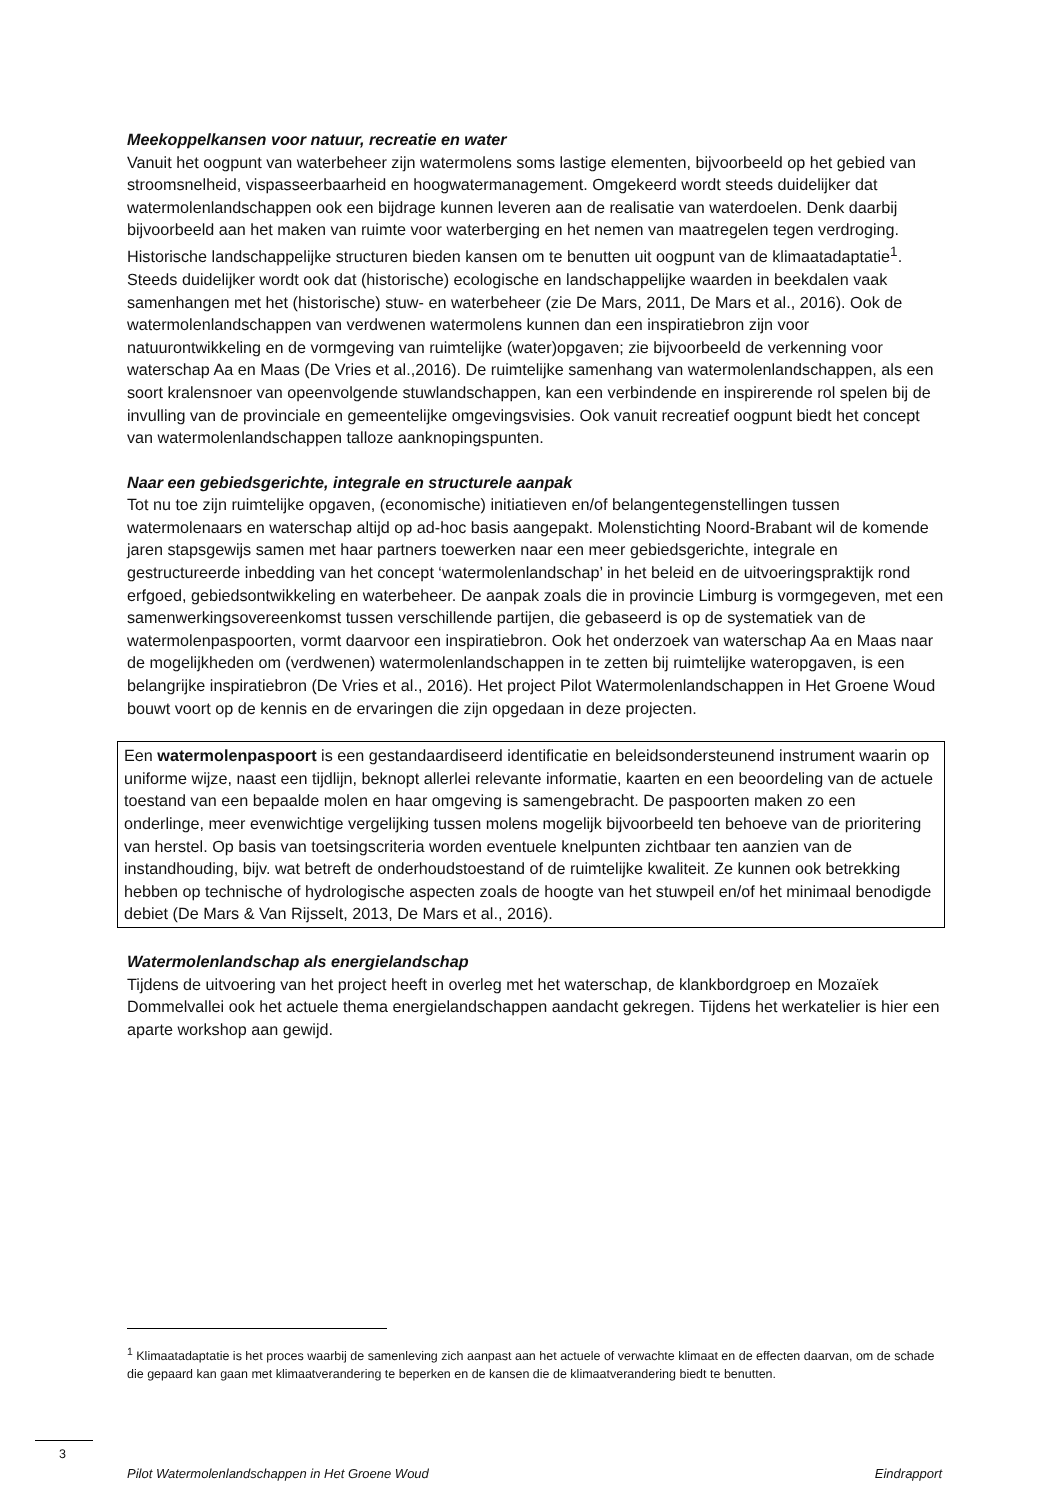Meekoppelkansen voor natuur, recreatie en water
Vanuit het oogpunt van waterbeheer zijn watermolens soms lastige elementen, bijvoorbeeld op het gebied van stroomsnelheid, vispasseerbaarheid en hoogwatermanagement. Omgekeerd wordt steeds duidelijker dat watermolenlandschappen ook een bijdrage kunnen leveren aan de realisatie van waterdoelen. Denk daarbij bijvoorbeeld aan het maken van ruimte voor waterberging en het nemen van maatregelen tegen verdroging. Historische landschappelijke structuren bieden kansen om te benutten uit oogpunt van de klimaatadaptatie<sup>1</sup>.
Steeds duidelijker wordt ook dat (historische) ecologische en landschappelijke waarden in beekdalen vaak samenhangen met het (historische) stuw- en waterbeheer (zie De Mars, 2011, De Mars et al., 2016). Ook de watermolenlandschappen van verdwenen watermolens kunnen dan een inspiratiebron zijn voor natuurontwikkeling en de vormgeving van ruimtelijke (water)opgaven; zie bijvoorbeeld de verkenning voor waterschap Aa en Maas (De Vries et al.,2016). De ruimtelijke samenhang van watermolenlandschappen, als een soort kralensnoer van opeenvolgende stuwlandschappen, kan een verbindende en inspirerende rol spelen bij de invulling van de provinciale en gemeentelijke omgevingsvisies. Ook vanuit recreatief oogpunt biedt het concept van watermolenlandschappen talloze aanknopingspunten.
Naar een gebiedsgerichte, integrale en structurele aanpak
Tot nu toe zijn ruimtelijke opgaven, (economische) initiatieven en/of belangentegenstellingen tussen watermolenaars en waterschap altijd op ad-hoc basis aangepakt. Molenstichting Noord-Brabant wil de komende jaren stapsgewijs samen met haar partners toewerken naar een meer gebiedsgerichte, integrale en gestructureerde inbedding van het concept ‘watermolenlandschap’ in het beleid en de uitvoeringspraktijk rond erfgoed, gebiedsontwikkeling en waterbeheer. De aanpak zoals die in provincie Limburg is vormgegeven, met een samenwerkingsovereenkomst tussen verschillende partijen, die gebaseerd is op de systematiek van de watermolenpaspoorten, vormt daarvoor een inspiratiebron. Ook het onderzoek van waterschap Aa en Maas naar de mogelijkheden om (verdwenen) watermolenlandschappen in te zetten bij ruimtelijke wateropgaven, is een belangrijke inspiratiebron (De Vries et al., 2016). Het project Pilot Watermolenlandschappen in Het Groene Woud bouwt voort op de kennis en de ervaringen die zijn opgedaan in deze projecten.
Een watermolenpaspoort is een gestandaardiseerd identificatie en beleidsondersteunend instrument waarin op uniforme wijze, naast een tijdlijn, beknopt allerlei relevante informatie, kaarten en een beoordeling van de actuele toestand van een bepaalde molen en haar omgeving is samengebracht. De paspoorten maken zo een onderlinge, meer evenwichtige vergelijking tussen molens mogelijk bijvoorbeeld ten behoeve van de prioritering van herstel. Op basis van toetsingscriteria worden eventuele knelpunten zichtbaar ten aanzien van de instandhouding, bijv. wat betreft de onderhoudstoestand of de ruimtelijke kwaliteit. Ze kunnen ook betrekking hebben op technische of hydrologische aspecten zoals de hoogte van het stuwpeil en/of het minimaal benodigde debiet (De Mars & Van Rijsselt, 2013, De Mars et al., 2016).
Watermolenlandschap als energielandschap
Tijdens de uitvoering van het project heeft in overleg met het waterschap, de klankbordgroep en Mozaïek Dommelvallei ook het actuele thema energielandschappen aandacht gekregen. Tijdens het werkatelier is hier een aparte workshop aan gewijd.
<sup>1</sup> Klimaatadaptatie is het proces waarbij de samenleving zich aanpast aan het actuele of verwachte klimaat en de effecten daarvan, om de schade die gepaard kan gaan met klimaatverandering te beperken en de kansen die de klimaatverandering biedt te benutten.
3
Pilot Watermolenlandschappen in Het Groene Woud Eindrapport